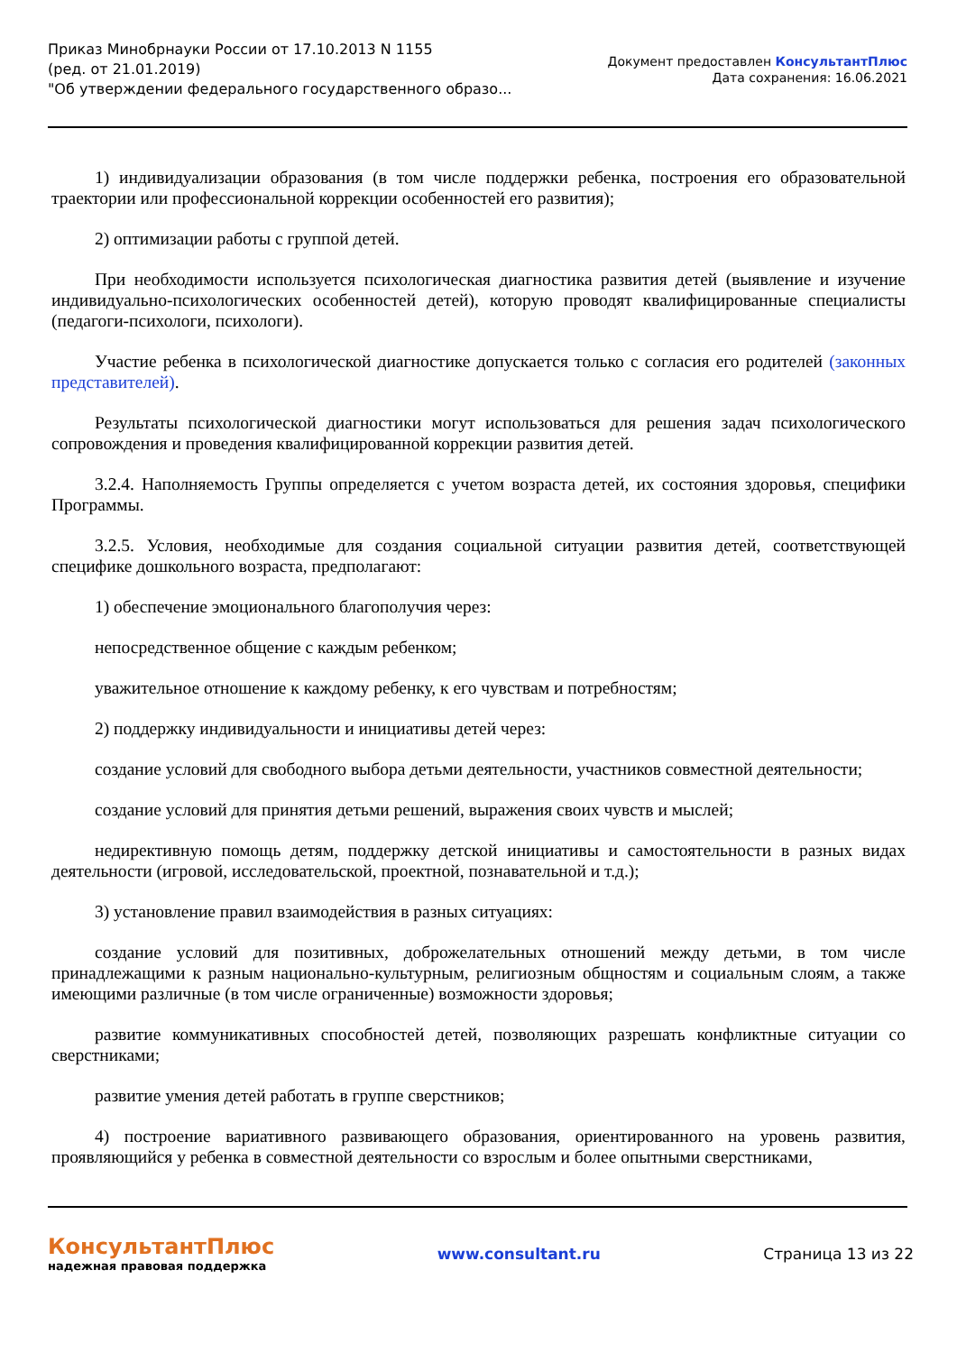Приказ Минобрнауки России от 17.10.2013 N 1155
(ред. от 21.01.2019)
"Об утверждении федерального государственного образо...
Документ предоставлен КонсультантПлюс
Дата сохранения: 16.06.2021
1) индивидуализации образования (в том числе поддержки ребенка, построения его образовательной траектории или профессиональной коррекции особенностей его развития);
2) оптимизации работы с группой детей.
При необходимости используется психологическая диагностика развития детей (выявление и изучение индивидуально-психологических особенностей детей), которую проводят квалифицированные специалисты (педагоги-психологи, психологи).
Участие ребенка в психологической диагностике допускается только с согласия его родителей (законных представителей).
Результаты психологической диагностики могут использоваться для решения задач психологического сопровождения и проведения квалифицированной коррекции развития детей.
3.2.4. Наполняемость Группы определяется с учетом возраста детей, их состояния здоровья, специфики Программы.
3.2.5. Условия, необходимые для создания социальной ситуации развития детей, соответствующей специфике дошкольного возраста, предполагают:
1) обеспечение эмоционального благополучия через:
непосредственное общение с каждым ребенком;
уважительное отношение к каждому ребенку, к его чувствам и потребностям;
2) поддержку индивидуальности и инициативы детей через:
создание условий для свободного выбора детьми деятельности, участников совместной деятельности;
создание условий для принятия детьми решений, выражения своих чувств и мыслей;
недирективную помощь детям, поддержку детской инициативы и самостоятельности в разных видах деятельности (игровой, исследовательской, проектной, познавательной и т.д.);
3) установление правил взаимодействия в разных ситуациях:
создание условий для позитивных, доброжелательных отношений между детьми, в том числе принадлежащими к разным национально-культурным, религиозным общностям и социальным слоям, а также имеющими различные (в том числе ограниченные) возможности здоровья;
развитие коммуникативных способностей детей, позволяющих разрешать конфликтные ситуации со сверстниками;
развитие умения детей работать в группе сверстников;
4) построение вариативного развивающего образования, ориентированного на уровень развития, проявляющийся у ребенка в совместной деятельности со взрослым и более опытными сверстниками,
КонсультантПлюс
надежная правовая поддержка
www.consultant.ru Страница 13 из 22